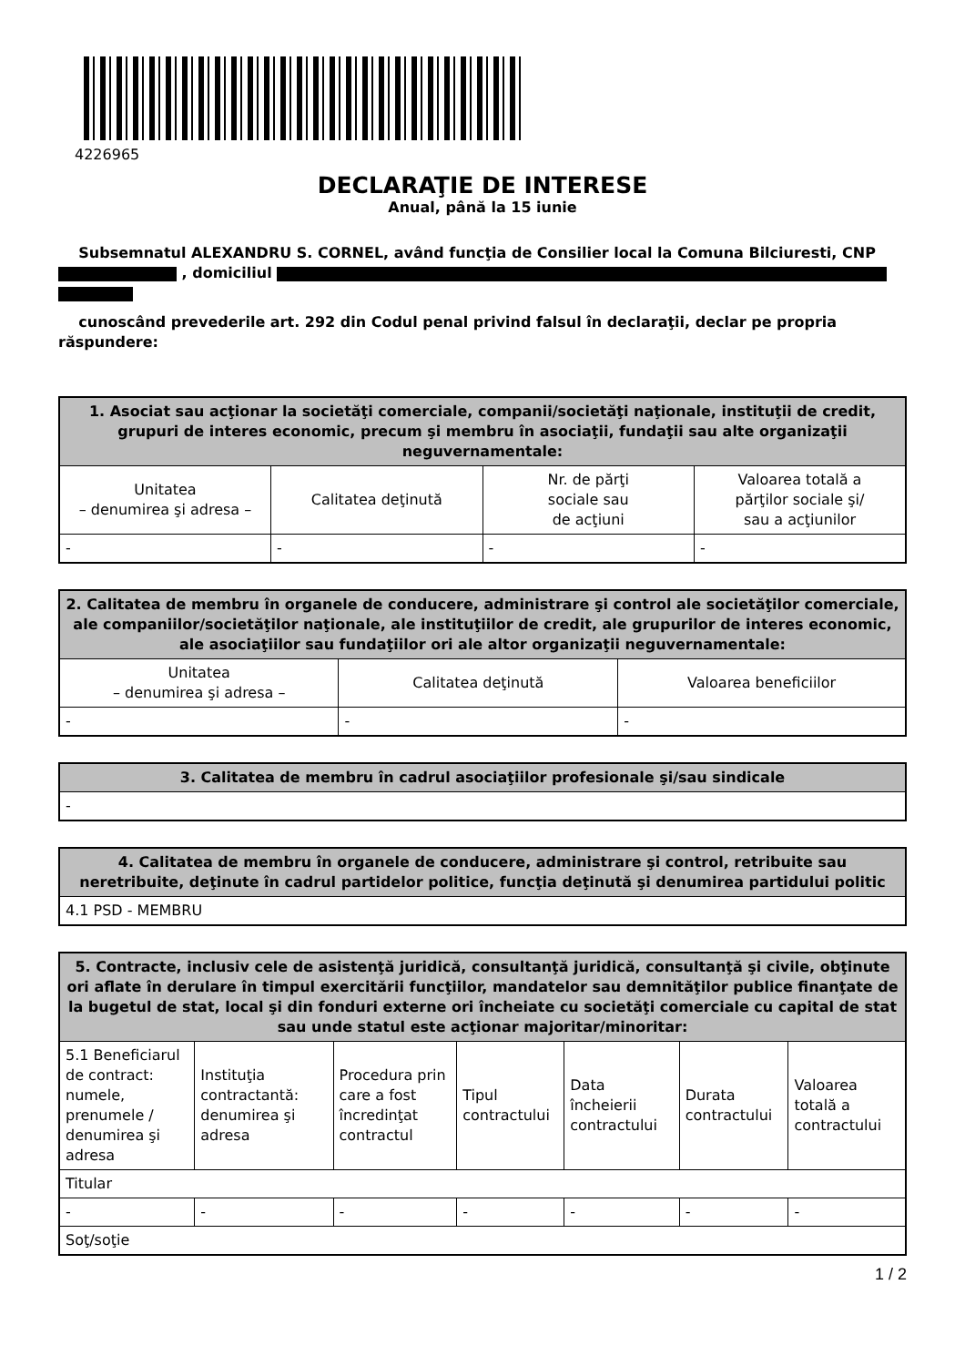4226965
DECLARAŢIE DE INTERESE
Anual, până la 15 iunie
Subsemnatul ALEXANDRU S. CORNEL, având funcţia de Consilier local la Comuna Bilciuresti, CNP , domiciliul
cunoscând prevederile art. 292 din Codul penal privind falsul în declaraţii, declar pe propria răspundere:
| 1. Asociat sau acţionar la societăţi comerciale, companii/societăţi naţionale, instituţii de credit, grupuri de interes economic, precum şi membru în asociaţii, fundaţii sau alte organizaţii neguvernamentale: | | | |
| --- | --- | --- | --- |
| Unitatea – denumirea şi adresa – | Calitatea deţinută | Nr. de părţi sociale sau de acţiuni | Valoarea totală a părţilor sociale şi/ sau a acţiunilor |
| - | - | - | - |
| 2. Calitatea de membru în organele de conducere, administrare şi control ale societăţilor comerciale, ale companiilor/societăţilor naţionale, ale instituţiilor de credit, ale grupurilor de interes economic, ale asociaţiilor sau fundaţiilor ori ale altor organizaţii neguvernamentale: | | |
| --- | --- | --- |
| Unitatea – denumirea şi adresa – | Calitatea deţinută | Valoarea beneficiilor |
| - | - | - |
| 3. Calitatea de membru în cadrul asociaţiilor profesionale şi/sau sindicale |
| --- |
| - |
| 4. Calitatea de membru în organele de conducere, administrare şi control, retribuite sau neretribuite, deţinute în cadrul partidelor politice, funcţia deţinută şi denumirea partidului politic |
| --- |
| 4.1 PSD - MEMBRU |
| 5. Contracte, inclusiv cele de asistenţă juridică, consultanţă juridică, consultanţă şi civile, obţinute ori aflate în derulare în timpul exercitării funcţiilor, mandatelor sau demnităţilor publice finanţate de la bugetul de stat, local şi din fonduri externe ori încheiate cu societăţi comerciale cu capital de stat sau unde statul este acţionar majoritar/minoritar: | | | | | | |
| --- | --- | --- | --- | --- | --- | --- |
| 5.1 Beneficiarul de contract: numele, prenumele / denumirea şi adresa | Instituţia contractantă: denumirea şi adresa | Procedura prin care a fost încredinţat contractul | Tipul contractului | Data încheierii contractului | Durata contractului | Valoarea totală a contractului |
| Titular | | | | | | |
| - | - | - | - | - | - | - |
| Soţ/soţie | | | | | | |
1 / 2